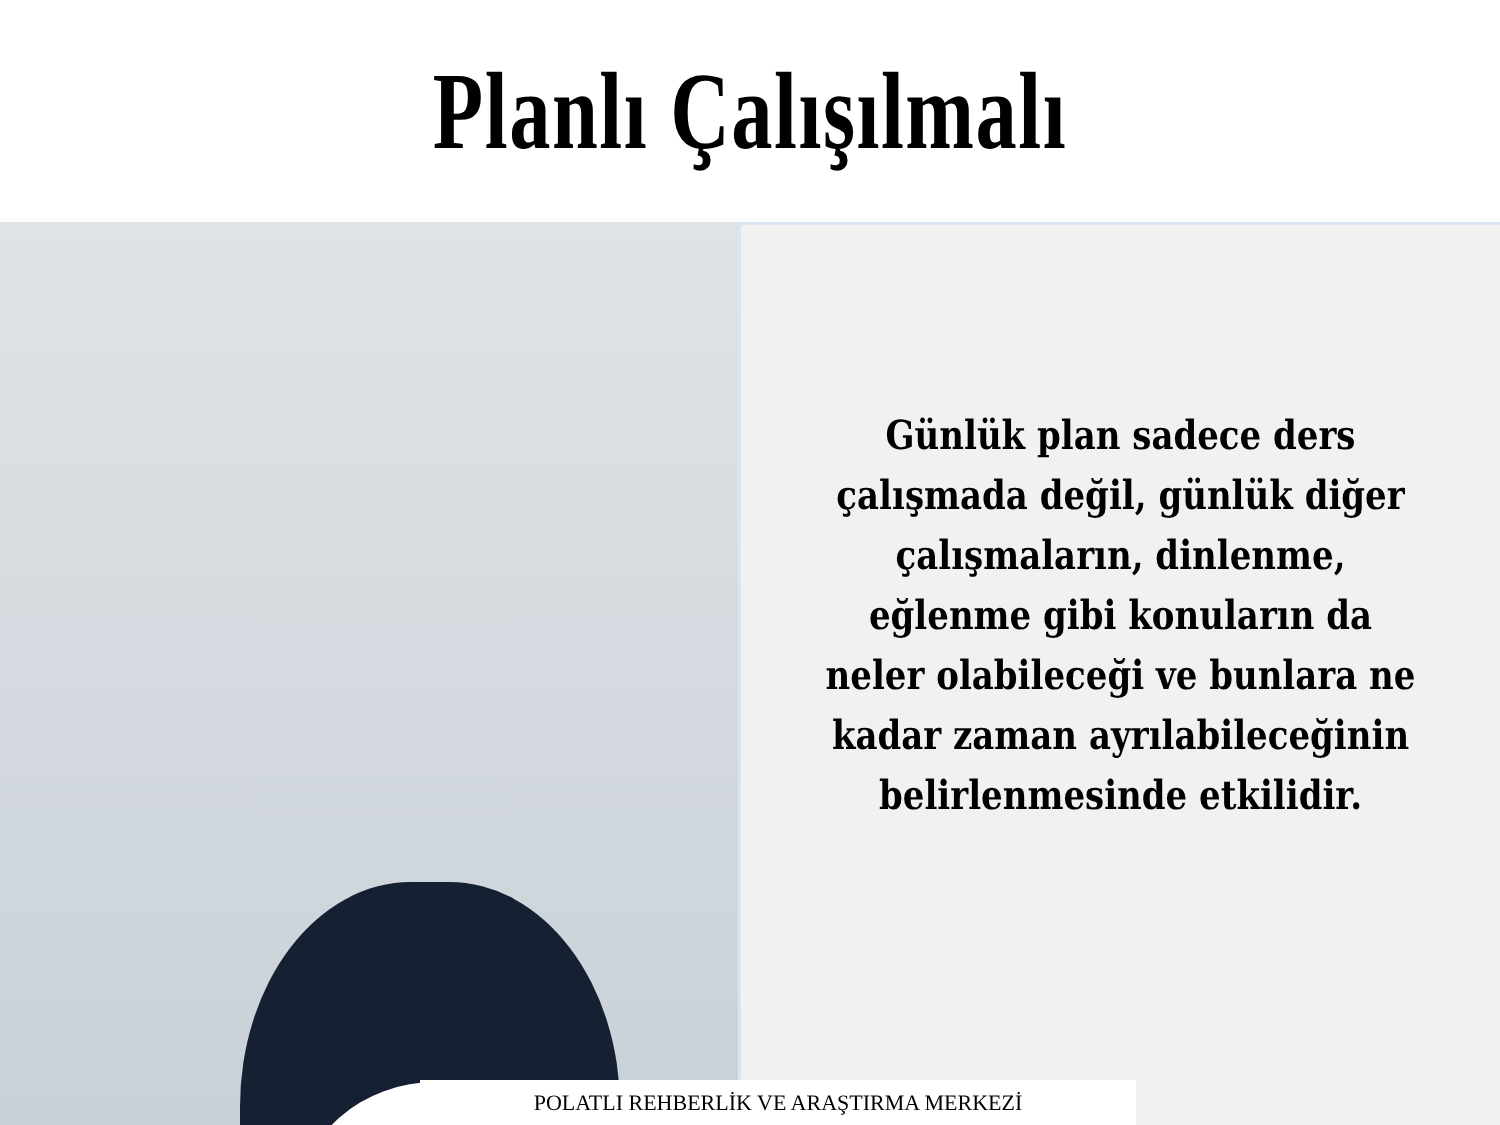Planlı Çalışılmalı
Günlük plan sadece ders çalışmada değil, günlük diğer çalışmaların, dinlenme, eğlenme gibi konuların da neler olabileceği ve bunlara ne kadar zaman ayrılabileceğinin belirlenmesinde etkilidir.
POLATLI REHBERLİK VE ARAŞTIRMA MERKEZİ